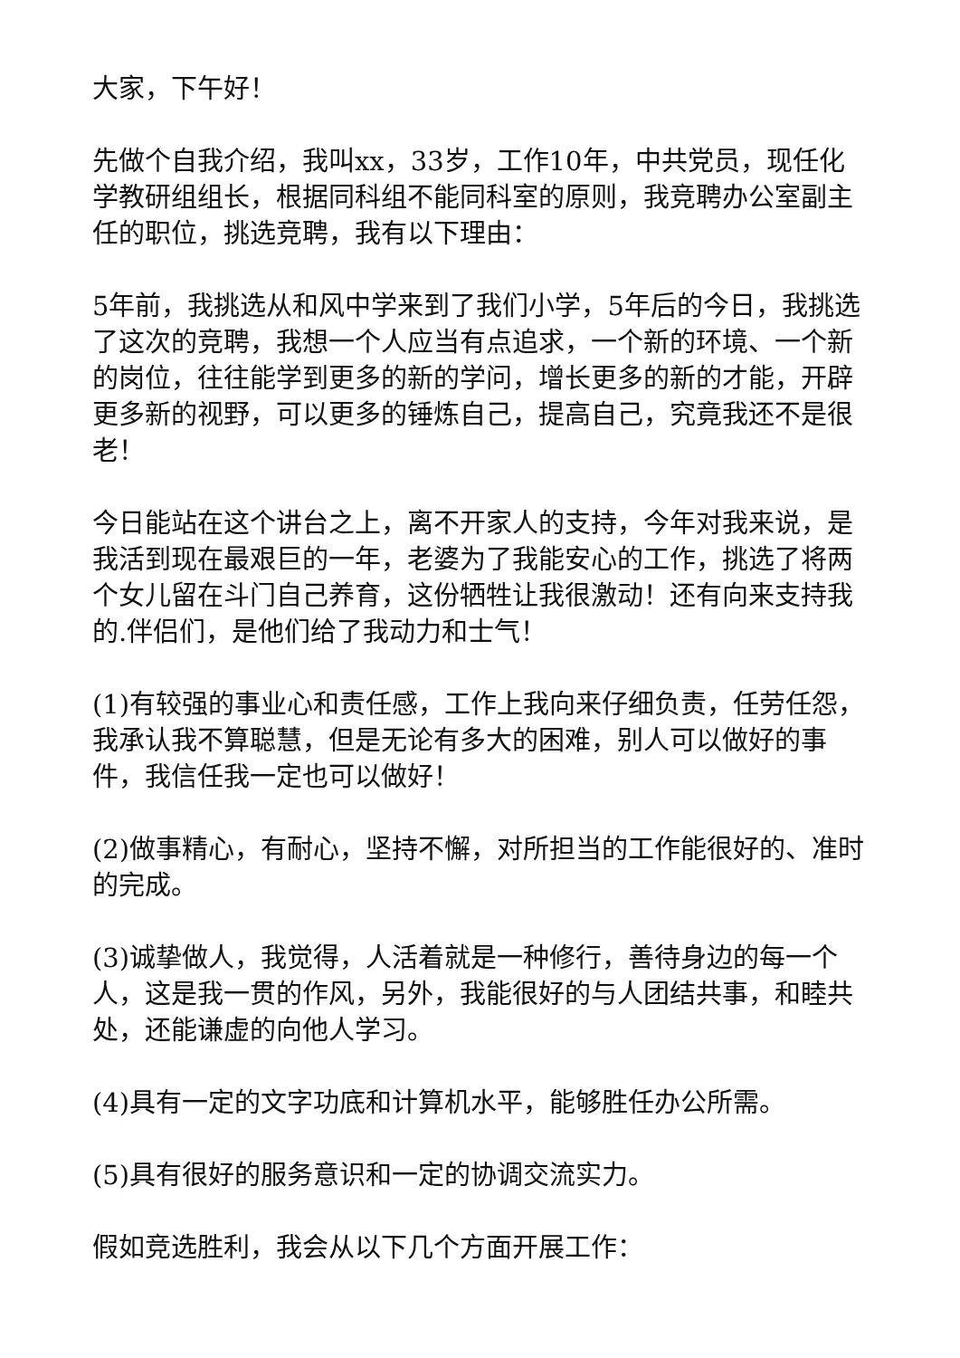大家，下午好！
先做个自我介绍，我叫xx，33岁，工作10年，中共党员，现任化学教研组组长，根据同科组不能同科室的原则，我竞聘办公室副主任的职位，挑选竞聘，我有以下理由：
5年前，我挑选从和风中学来到了我们小学，5年后的今日，我挑选了这次的竞聘，我想一个人应当有点追求，一个新的环境、一个新的岗位，往往能学到更多的新的学问，增长更多的新的才能，开辟更多新的视野，可以更多的锤炼自己，提高自己，究竟我还不是很老！
今日能站在这个讲台之上，离不开家人的支持，今年对我来说，是我活到现在最艰巨的一年，老婆为了我能安心的工作，挑选了将两个女儿留在斗门自己养育，这份牺牲让我很激动！还有向来支持我的.伴侣们，是他们给了我动力和士气！
(1)有较强的事业心和责任感，工作上我向来仔细负责，任劳任怨，我承认我不算聪慧，但是无论有多大的困难，别人可以做好的事件，我信任我一定也可以做好！
(2)做事精心，有耐心，坚持不懈，对所担当的工作能很好的、准时的完成。
(3)诚挚做人，我觉得，人活着就是一种修行，善待身边的每一个人，这是我一贯的作风，另外，我能很好的与人团结共事，和睦共处，还能谦虚的向他人学习。
(4)具有一定的文字功底和计算机水平，能够胜任办公所需。
(5)具有很好的服务意识和一定的协调交流实力。
假如竞选胜利，我会从以下几个方面开展工作：